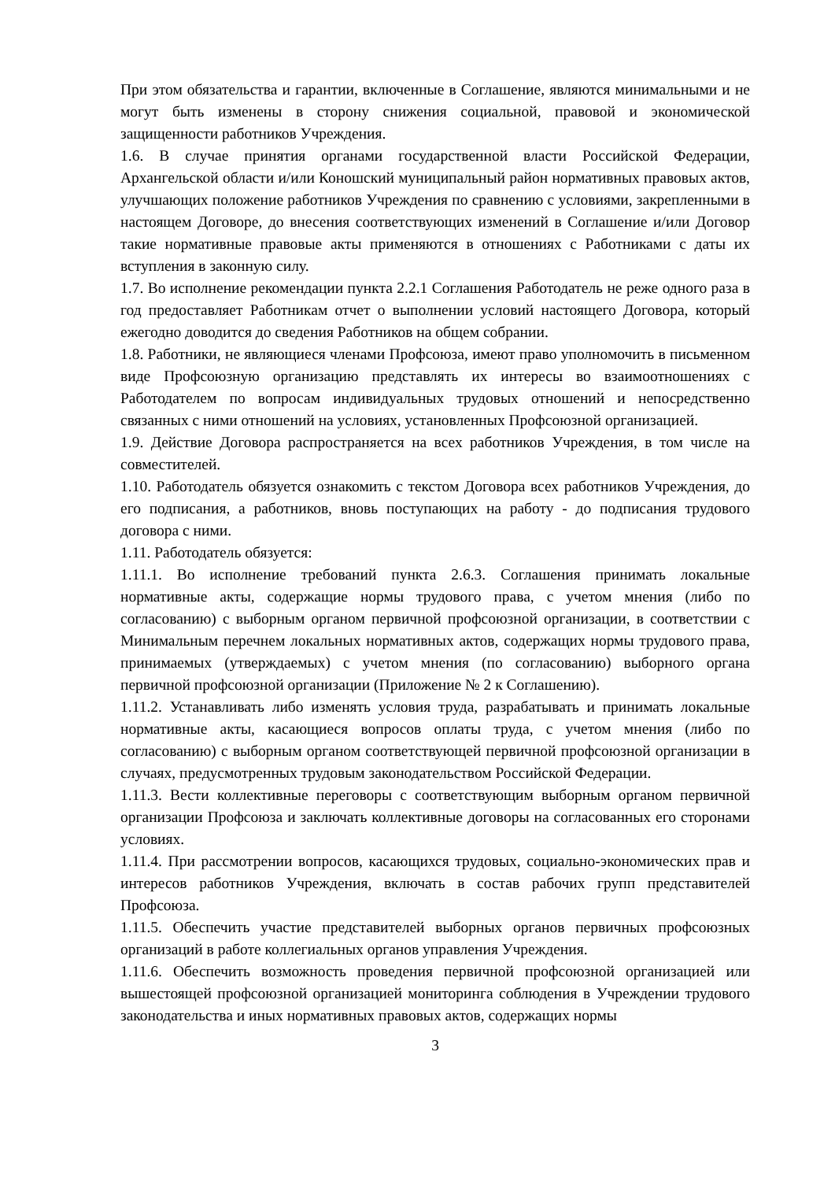При этом обязательства и гарантии, включенные в Соглашение, являются минимальными и не могут быть изменены в сторону снижения социальной, правовой и экономической защищенности работников Учреждения.
1.6. В случае принятия органами государственной власти Российской Федерации, Архангельской области и/или Коношский муниципальный район нормативных правовых актов, улучшающих положение работников Учреждения по сравнению с условиями, закрепленными в настоящем Договоре, до внесения соответствующих изменений в Соглашение и/или Договор такие нормативные правовые акты применяются в отношениях с Работниками с даты их вступления в законную силу.
1.7. Во исполнение рекомендации пункта 2.2.1 Соглашения Работодатель не реже одного раза в год предоставляет Работникам отчет о выполнении условий настоящего Договора, который ежегодно доводится до сведения Работников на общем собрании.
1.8. Работники, не являющиеся членами Профсоюза, имеют право уполномочить в письменном виде Профсоюзную организацию представлять их интересы во взаимоотношениях с Работодателем по вопросам индивидуальных трудовых отношений и непосредственно связанных с ними отношений на условиях, установленных Профсоюзной организацией.
1.9. Действие Договора распространяется на всех работников Учреждения, в том числе на совместителей.
1.10. Работодатель обязуется ознакомить с текстом Договора всех работников Учреждения, до его подписания, а работников, вновь поступающих на работу - до подписания трудового договора с ними.
1.11. Работодатель обязуется:
1.11.1. Во исполнение требований пункта 2.6.3. Соглашения принимать локальные нормативные акты, содержащие нормы трудового права, с учетом мнения (либо по согласованию) с выборным органом первичной профсоюзной организации, в соответствии с Минимальным перечнем локальных нормативных актов, содержащих нормы трудового права, принимаемых (утверждаемых) с учетом мнения (по согласованию) выборного органа первичной профсоюзной организации (Приложение № 2 к Соглашению).
1.11.2. Устанавливать либо изменять условия труда, разрабатывать и принимать локальные нормативные акты, касающиеся вопросов оплаты труда, с учетом мнения (либо по согласованию) с выборным органом соответствующей первичной профсоюзной организации в случаях, предусмотренных трудовым законодательством Российской Федерации.
1.11.3. Вести коллективные переговоры с соответствующим выборным органом первичной организации Профсоюза и заключать коллективные договоры на согласованных его сторонами условиях.
1.11.4. При рассмотрении вопросов, касающихся трудовых, социально-экономических прав и интересов работников Учреждения, включать в состав рабочих групп представителей Профсоюза.
1.11.5. Обеспечить участие представителей выборных органов первичных профсоюзных организаций в работе коллегиальных органов управления Учреждения.
1.11.6. Обеспечить возможность проведения первичной профсоюзной организацией или вышестоящей профсоюзной организацией мониторинга соблюдения в Учреждении трудового законодательства и иных нормативных правовых актов, содержащих нормы
3